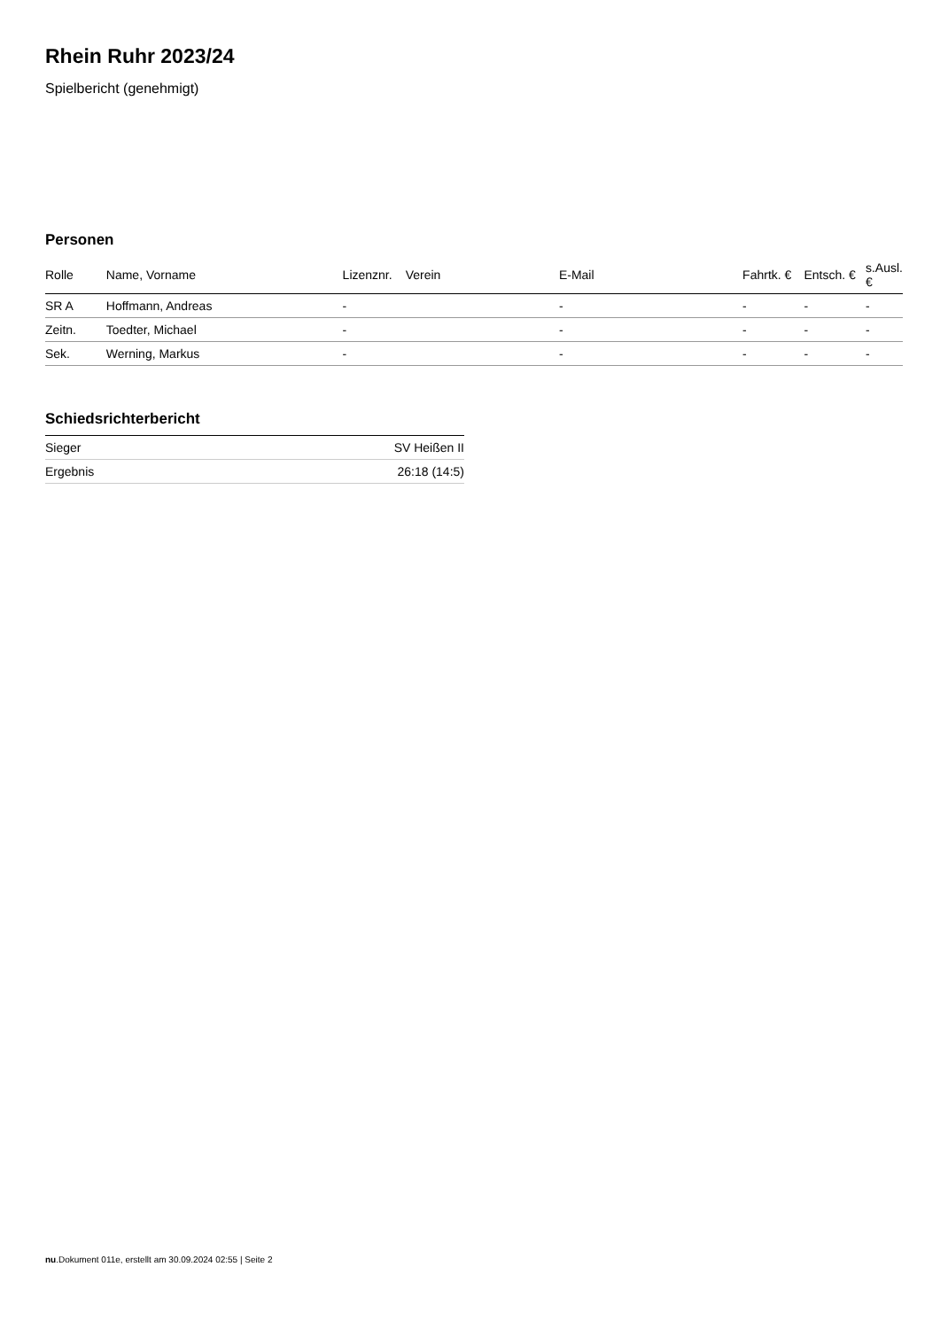Rhein Ruhr 2023/24
Spielbericht (genehmigt)
Personen
| Rolle | Name, Vorname | Lizenznr. | Verein | E-Mail | Fahrtk. € | Entsch. € | s.Ausl. € |
| --- | --- | --- | --- | --- | --- | --- | --- |
| SR A | Hoffmann, Andreas | - | | - | - | - | - |
| Zeitn. | Toedter, Michael | - | | - | - | - | - |
| Sek. | Werning, Markus | - | | - | - | - | - |
Schiedsrichterbericht
| Sieger | SV Heißen II |
| Ergebnis | 26:18 (14:5) |
nu.Dokument 011e, erstellt am 30.09.2024 02:55 | Seite 2